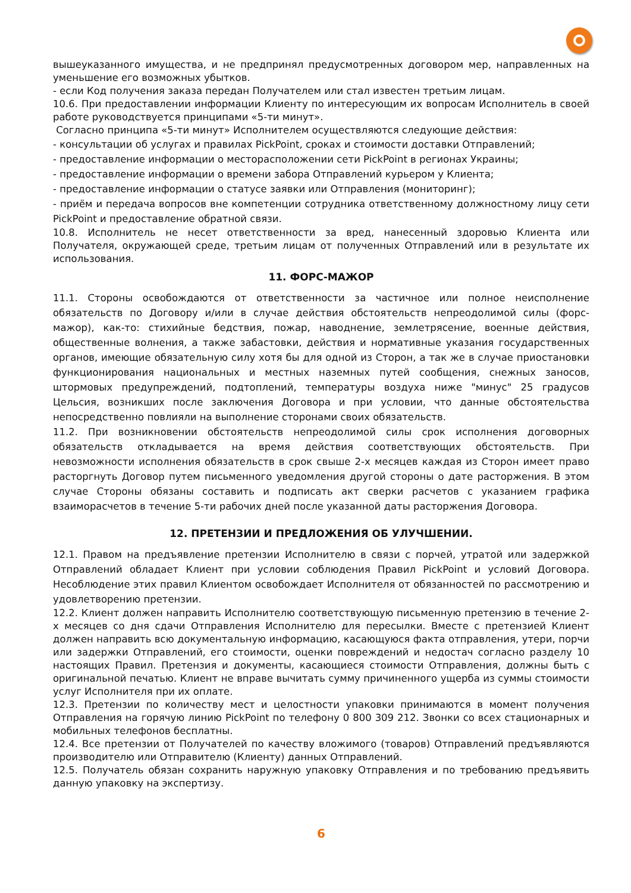вышеуказанного имущества, и не предпринял предусмотренных договором мер, направленных на уменьшение его возможных убытков.
- если Код получения заказа передан Получателем или стал известен третьим лицам.
10.6. При предоставлении информации Клиенту по интересующим их вопросам Исполнитель в своей работе руководствуется принципами «5-ти минут».
Согласно принципа «5-ти минут» Исполнителем осуществляются следующие действия:
- консультации об услугах и правилах PickPoint, сроках и стоимости доставки Отправлений;
- предоставление информации о месторасположении сети PickPoint в регионах Украины;
- предоставление информации о времени забора Отправлений курьером у Клиента;
- предоставление информации о статусе заявки или Отправления (мониторинг);
- приём и передача вопросов вне компетенции сотрудника ответственному должностному лицу сети PickPoint и предоставление обратной связи.
10.8. Исполнитель не несет ответственности за вред, нанесенный здоровью Клиента или Получателя, окружающей среде, третьим лицам от полученных Отправлений или в результате их использования.
11. ФОРС-МАЖОР
11.1. Стороны освобождаются от ответственности за частичное или полное неисполнение обязательств по Договору и/или в случае действия обстоятельств непреодолимой силы (форс-мажор), как-то: стихийные бедствия, пожар, наводнение, землетрясение, военные действия, общественные волнения, а также забастовки, действия и нормативные указания государственных органов, имеющие обязательную силу хотя бы для одной из Сторон, а так же в случае приостановки функционирования национальных и местных наземных путей сообщения, снежных заносов, штормовых предупреждений, подтоплений, температуры воздуха ниже "минус" 25 градусов Цельсия, возникших после заключения Договора и при условии, что данные обстоятельства непосредственно повлияли на выполнение сторонами своих обязательств.
11.2. При возникновении обстоятельств непреодолимой силы срок исполнения договорных обязательств откладывается на время действия соответствующих обстоятельств. При невозможности исполнения обязательств в срок свыше 2-х месяцев каждая из Сторон имеет право расторгнуть Договор путем письменного уведомления другой стороны о дате расторжения. В этом случае Стороны обязаны составить и подписать акт сверки расчетов с указанием графика взаиморасчетов в течение 5-ти рабочих дней после указанной даты расторжения Договора.
12. ПРЕТЕНЗИИ И ПРЕДЛОЖЕНИЯ ОБ УЛУЧШЕНИИ.
12.1. Правом на предъявление претензии Исполнителю в связи с порчей, утратой или задержкой Отправлений обладает Клиент при условии соблюдения Правил PickPoint и условий Договора. Несоблюдение этих правил Клиентом освобождает Исполнителя от обязанностей по рассмотрению и удовлетворению претензии.
12.2. Клиент должен направить Исполнителю соответствующую письменную претензию в течение 2-х месяцев со дня сдачи Отправления Исполнителю для пересылки. Вместе с претензией Клиент должен направить всю документальную информацию, касающуюся факта отправления, утери, порчи или задержки Отправлений, его стоимости, оценки повреждений и недостач согласно разделу 10 настоящих Правил. Претензия и документы, касающиеся стоимости Отправления, должны быть с оригинальной печатью. Клиент не вправе вычитать сумму причиненного ущерба из суммы стоимости услуг Исполнителя при их оплате.
12.3. Претензии по количеству мест и целостности упаковки принимаются в момент получения Отправления на горячую линию PickPoint по телефону 0 800 309 212. Звонки со всех стационарных и мобильных телефонов бесплатны.
12.4. Все претензии от Получателей по качеству вложимого (товаров) Отправлений предъявляются производителю или Отправителю (Клиенту) данных Отправлений.
12.5. Получатель обязан сохранить наружную упаковку Отправления и по требованию предъявить данную упаковку на экспертизу.
6